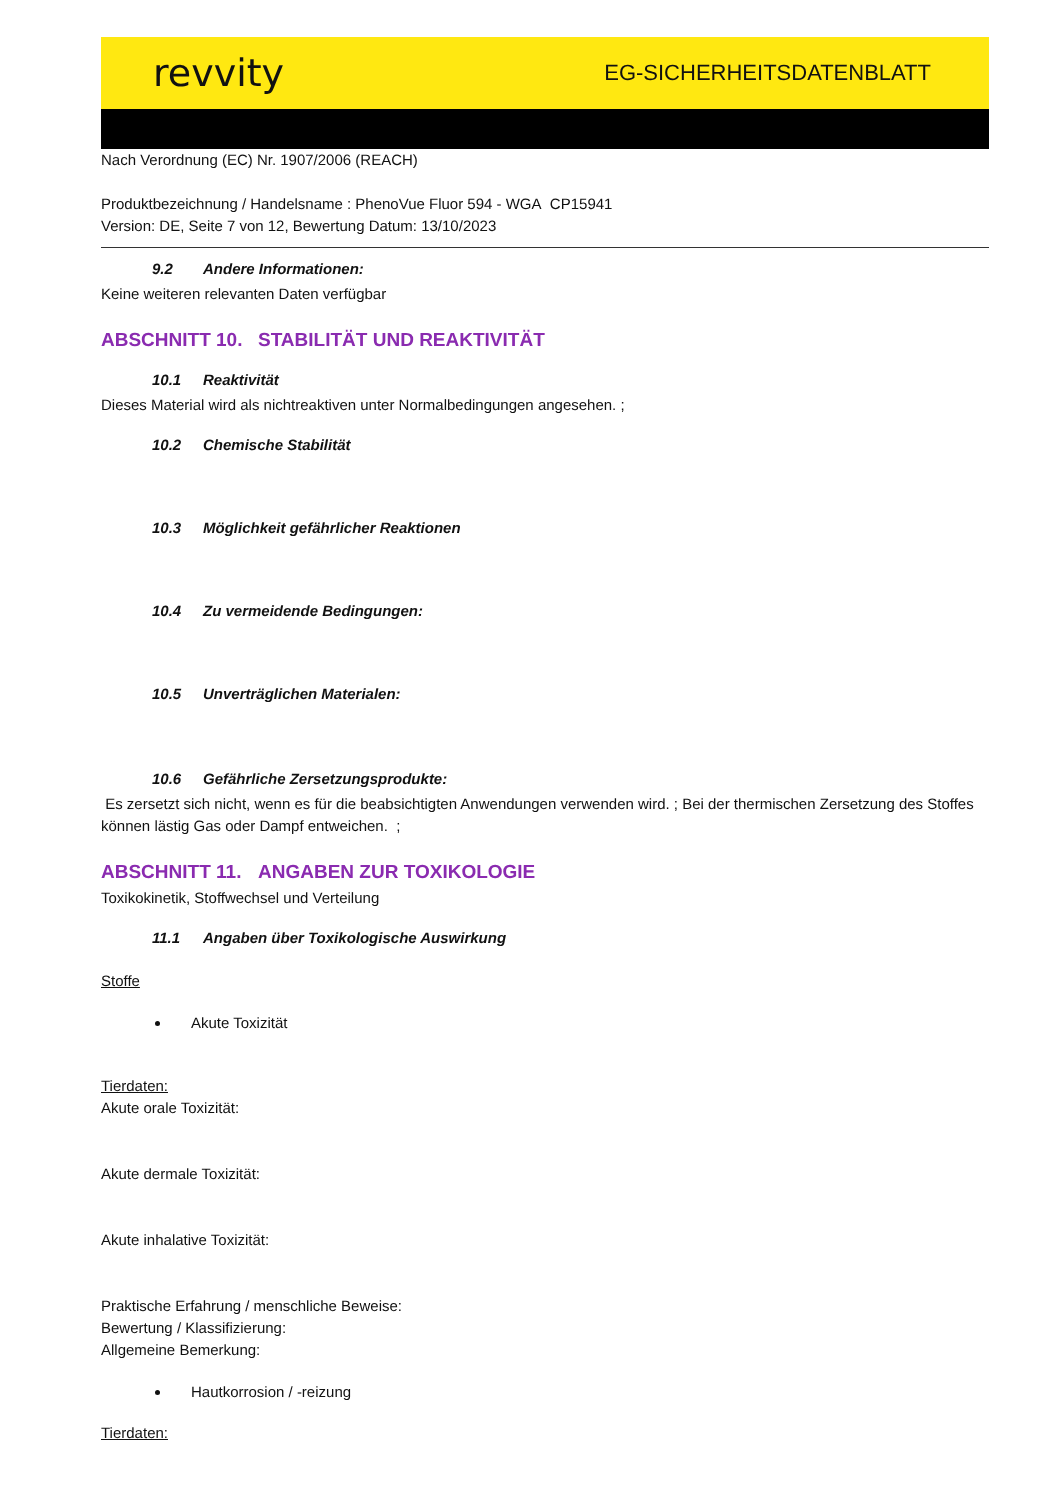revvity EG-SICHERHEITSDATENBLATT
Nach Verordnung (EC) Nr. 1907/2006 (REACH)
Produktbezeichnung / Handelsname : PhenoVue Fluor 594 - WGA CP15941
Version: DE, Seite 7 von 12, Bewertung Datum: 13/10/2023
9.2 Andere Informationen:
Keine weiteren relevanten Daten verfügbar
ABSCHNITT 10. STABILITÄT UND REAKTIVITÄT
10.1 Reaktivität
Dieses Material wird als nichtreaktiven unter Normalbedingungen angesehen. ;
10.2 Chemische Stabilität
10.3 Möglichkeit gefährlicher Reaktionen
10.4 Zu vermeidende Bedingungen:
10.5 Unverträglichen Materialen:
10.6 Gefährliche Zersetzungsprodukte:
Es zersetzt sich nicht, wenn es für die beabsichtigten Anwendungen verwenden wird. ; Bei der thermischen Zersetzung des Stoffes können lästig Gas oder Dampf entweichen. ;
ABSCHNITT 11. ANGABEN ZUR TOXIKOLOGIE
Toxikokinetik, Stoffwechsel und Verteilung
11.1 Angaben über Toxikologische Auswirkung
Stoffe
Akute Toxizität
Tierdaten:
Akute orale Toxizität:
Akute dermale Toxizität:
Akute inhalative Toxizität:
Praktische Erfahrung / menschliche Beweise:
Bewertung / Klassifizierung:
Allgemeine Bemerkung:
Hautkorrosion / -reizung
Tierdaten: